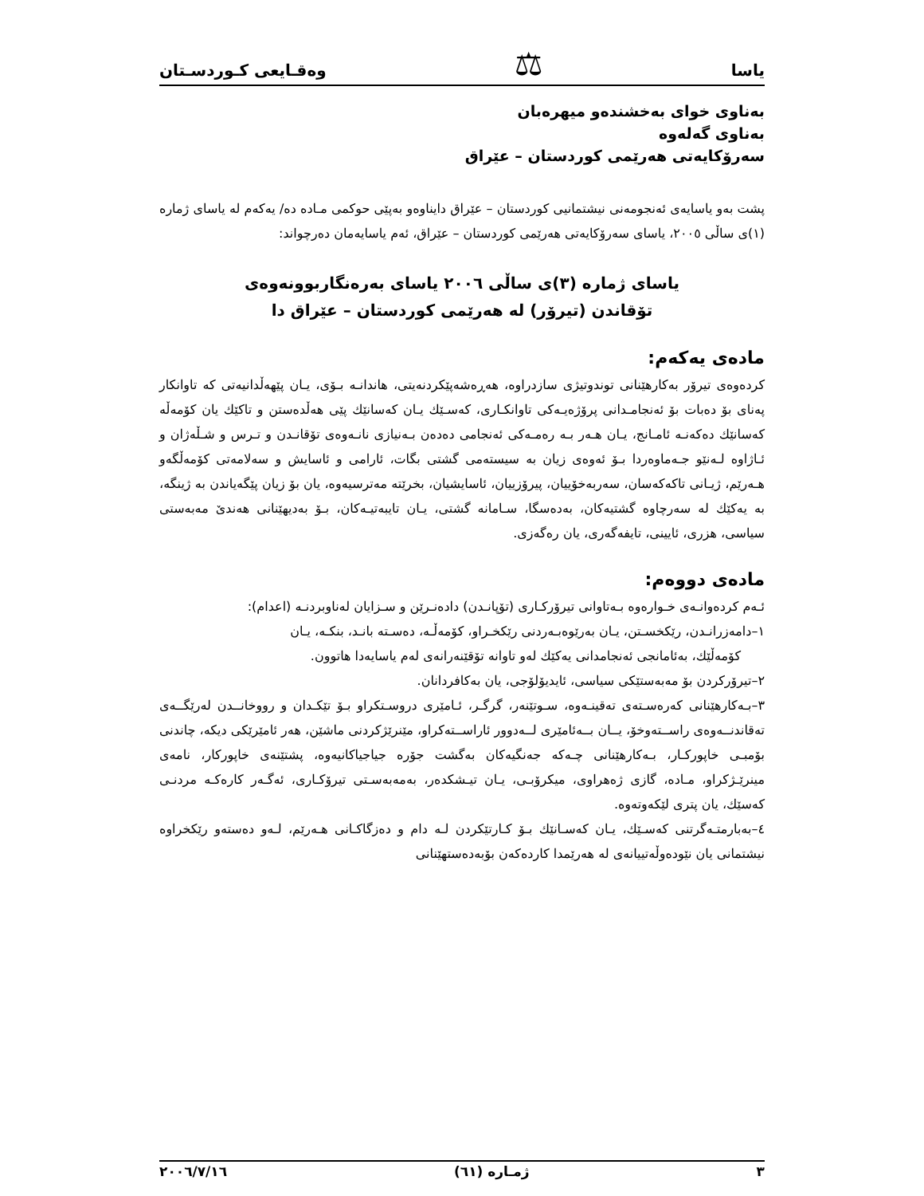یاسا ⚖ وەقـایعی کـوردسـتان
بەناوی خوای بەخشندەو میهرەبان
بەناوی گەلەوە
سەرۆکایەتی هەرێمی کوردستان – عێراق
پشت بەو یاسایەی ئەنجومەنی نیشتمانیی کوردستان – عێراق دایناوەو بەپێی حوکمی مـادە دە/ یەکەم لە یاسای ژمارە (١)ی ساڵی ٢٠٠٥، یاسای سەرۆکایەتی هەرێمی کوردستان – عێراق، ئەم یاسایەمان دەرچواند:
یاسای ژمارە (٣)ی ساڵی ٢٠٠٦ یاسای بەرەنگاربوونەوەی
تۆقاندن (تیرۆر) لە هەرێمی کوردستان – عێراق دا
مادەی یەکەم:
کردەوەی تیرۆر بەکارهێنانی توندوتیژی سازدراوە، هەڕەشەپێکردنەیتی، هاندانـە بـۆی، یـان پێهەڵدانیەتی کە تاوانکار پەنای بۆ دەبات بۆ ئەنجامـدانی پرۆژەیـەکی تاوانکـاری، کەسـێك یـان کەسانێك پێی هەڵدەستن و تاکێك یان کۆمەڵە کەسانێك دەکەنـە ئامـانج، یـان هـەر بـە رەمـەکی ئەنجامی دەدەن بـەنیازی نانـەوەی تۆقانـدن و تـرس و شـڵەژان و ئـاژاوە لـەنێو جـەماوەردا بـۆ ئەوەی زیان بە سیستەمی گشتی بگات، ئارامی و ئاسایش و سەلامەتی کۆمەڵگەو هـەرێم، ژیـانی تاکەکەسان، سەربەخۆییان، پیرۆزییان، ئاسایشیان، بخرێتە مەترسیەوە، یان بۆ زیان پێگەیاندن بە ژینگە، بە یەکێك لە سەرچاوە گشتیەکان، بەدەسگا، سـامانە گشتی، یـان تایبەتیـەکان، بـۆ بەدیهێنانی هەندێ مەبەستی سیاسی، هزری، ئایینی، تایفەگەری، یان رەگەزی.
مادەی دووەم:
ئـەم کردەوانـەی خـوارەوە بـەتاوانی تیرۆرکـاری (تۆپانـدن) دادەنـرێن و سـزایان لەناوبردنـە (اعدام):
١–دامەزرانـدن، رێکخسـتن، یـان بەرێوەبـەردنی رێکخـراو، کۆمەڵـە، دەسـتە بانـد، بنکـە، یـان
کۆمەڵێك، بەئامانجی ئەنجامدانی یەکێك لەو تاوانە تۆقێنەرانەی لەم یاسایەدا هاتوون.
٢–تیرۆرکردن بۆ مەبەستێکی سیاسی، ئایدیۆلۆجی، یان بەکافردانان.
٣–بـەکارهێنانی کەرەسـتەی تەقینـەوە، سـوتێنەر، گرگـر، ئـامێری دروسـتکراو بـۆ تێکـدان و رووخانــدن لەرێگــەی تەقاندنــەوەی راســتەوخۆ، یــان بــەئامێری لــەدوور ئاراســتەکراو، مێنرێژکردنی ماشێن، هەر ئامێرێکی دیکە، چاندنی بۆمبـی خاپورکـار، بـەکارهێنانی چـەکە جەنگیەکان بەگشت جۆرە جیاجیاکانیەوە، پشتێنەی خاپورکار، نامەی مینرێـژکراو، مـادە، گازی ژەهراوی، میکرۆبـی، یـان تیـشکدەر، بەمەبەسـتی تیرۆکـاری، ئەگـەر کارەکـە مردنـی کەسێك، یان پتری لێکەوتەوە.
٤–بەبارمتـەگرتنی کەسـێك، یـان کەسـانێك بـۆ کـارتێکردن لـە دام و دەزگاکـانی هـەرێم، لـەو دەستەو رێکخراوە نیشتمانی یان نێودەوڵەتییانەی لە هەرێمدا کاردەکەن بۆبەدەستهێنانی
٣ ژمـارە (٦١) ٢٠٠٦/٧/١٦